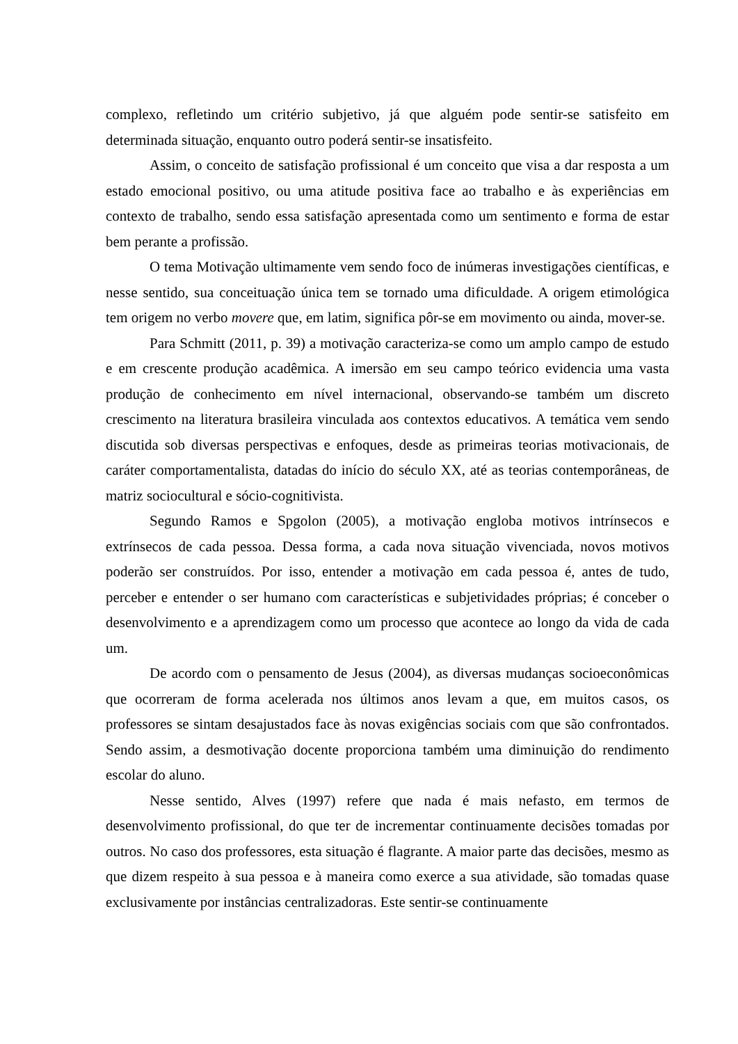complexo, refletindo um critério subjetivo, já que alguém pode sentir-se satisfeito em determinada situação, enquanto outro poderá sentir-se insatisfeito.
Assim, o conceito de satisfação profissional é um conceito que visa a dar resposta a um estado emocional positivo, ou uma atitude positiva face ao trabalho e às experiências em contexto de trabalho, sendo essa satisfação apresentada como um sentimento e forma de estar bem perante a profissão.
O tema Motivação ultimamente vem sendo foco de inúmeras investigações científicas, e nesse sentido, sua conceituação única tem se tornado uma dificuldade. A origem etimológica tem origem no verbo movere que, em latim, significa pôr-se em movimento ou ainda, mover-se.
Para Schmitt (2011, p. 39) a motivação caracteriza-se como um amplo campo de estudo e em crescente produção acadêmica. A imersão em seu campo teórico evidencia uma vasta produção de conhecimento em nível internacional, observando-se também um discreto crescimento na literatura brasileira vinculada aos contextos educativos. A temática vem sendo discutida sob diversas perspectivas e enfoques, desde as primeiras teorias motivacionais, de caráter comportamentalista, datadas do início do século XX, até as teorias contemporâneas, de matriz sociocultural e sócio-cognitivista.
Segundo Ramos e Spgolon (2005), a motivação engloba motivos intrínsecos e extrínsecos de cada pessoa. Dessa forma, a cada nova situação vivenciada, novos motivos poderão ser construídos. Por isso, entender a motivação em cada pessoa é, antes de tudo, perceber e entender o ser humano com características e subjetividades próprias; é conceber o desenvolvimento e a aprendizagem como um processo que acontece ao longo da vida de cada um.
De acordo com o pensamento de Jesus (2004), as diversas mudanças socioeconômicas que ocorreram de forma acelerada nos últimos anos levam a que, em muitos casos, os professores se sintam desajustados face às novas exigências sociais com que são confrontados. Sendo assim, a desmotivação docente proporciona também uma diminuição do rendimento escolar do aluno.
Nesse sentido, Alves (1997) refere que nada é mais nefasto, em termos de desenvolvimento profissional, do que ter de incrementar continuamente decisões tomadas por outros. No caso dos professores, esta situação é flagrante. A maior parte das decisões, mesmo as que dizem respeito à sua pessoa e à maneira como exerce a sua atividade, são tomadas quase exclusivamente por instâncias centralizadoras. Este sentir-se continuamente